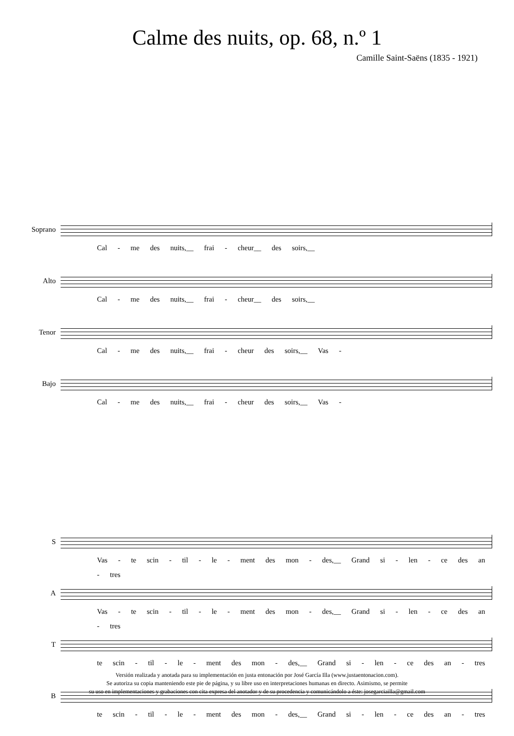Calme des nuits, op. 68, n.º 1
Camille Saint-Saëns (1835 - 1921)
Soprano
Cal - me des nuits,__ frai - cheur__ des soirs,__
Alto
Cal - me des nuits,__ frai - cheur__ des soirs,__
Tenor
Cal - me des nuits,__ frai - cheur des soirs,__ Vas -
Bajo
Cal - me des nuits,__ frai - cheur des soirs,__ Vas -
S
Vas - te scin - til - le - ment des mon - des,__ Grand si - len - ce des an - tres
A
Vas - te scin - til - le - ment des mon - des,__ Grand si - len - ce des an - tres
T
te scin - til - le - ment des mon - des,__ Grand si - len - ce des an - tres
B
te scin - til - le - ment des mon - des,__ Grand si - len - ce des an - tres
Versión realizada y anotada para su implementación en justa entonación por José García Illa (www.justaentonacion.com).
Se autoriza su copia manteniendo este pie de página, y su libre uso en interpretaciones humanas en directo. Asimismo, se permite
su uso en implementaciones y grabaciones con cita expresa del anotador y de su procedencia y comunicándolo a éste: josegarciailla@gmail.com